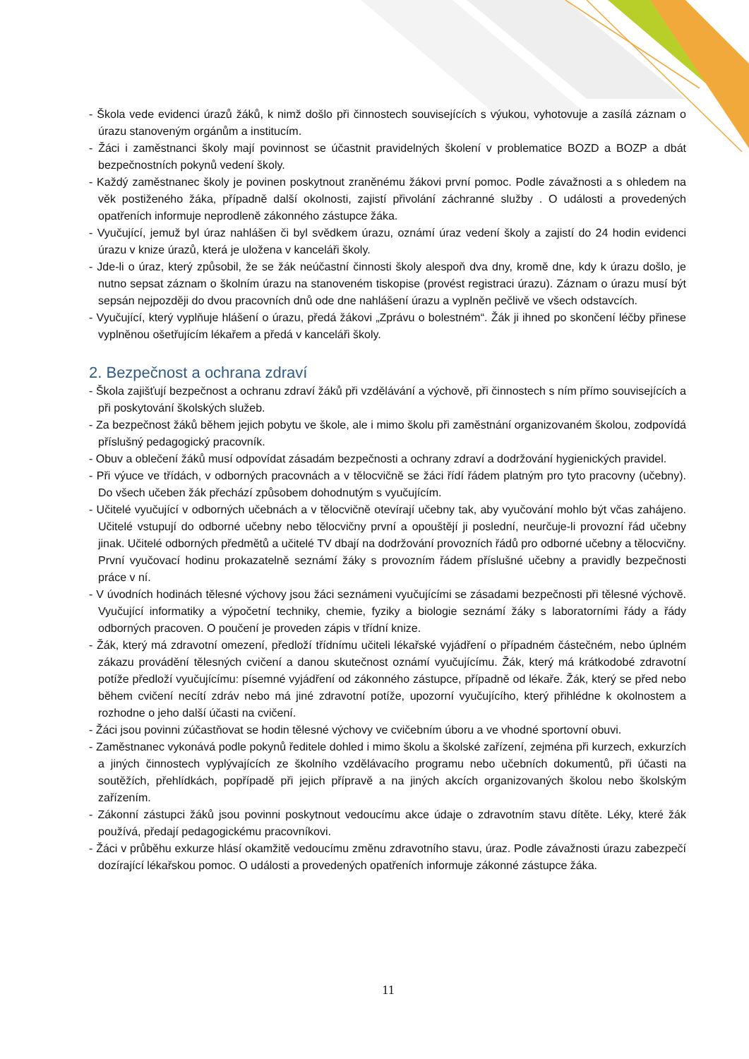- Škola vede evidenci úrazů žáků, k nimž došlo při činnostech souvisejících s výukou, vyhotovuje a zasílá záznam o úrazu stanoveným orgánům a institucím.
- Žáci i zaměstnanci školy mají povinnost se účastnit pravidelných školení v problematice BOZD a BOZP a dbát bezpečnostních pokynů vedení školy.
- Každý zaměstnanec školy je povinen poskytnout zraněnému žákovi první pomoc. Podle závažnosti a s ohledem na věk postiženého žáka, případně další okolnosti, zajistí přivolání záchranné služby . O události a provedených opatřeních informuje neprodleně zákonného zástupce žáka.
- Vyučující, jemuž byl úraz nahlášen či byl svědkem úrazu, oznámí úraz vedení školy a zajistí do 24 hodin evidenci úrazu v knize úrazů, která je uložena v kanceláři školy.
- Jde-li o úraz, který způsobil, že se žák neúčastní činnosti školy alespoň dva dny, kromě dne, kdy k úrazu došlo, je nutno sepsat záznam o školním úrazu na stanoveném tiskopise (provést registraci úrazu). Záznam o úrazu musí být sepsán nejpozději do dvou pracovních dnů ode dne nahlášení úrazu a vyplněn pečlivě ve všech odstavcích.
- Vyučující, který vyplňuje hlášení o úrazu, předá žákovi „Zprávu o bolestném“. Žák ji ihned po skončení léčby přinese vyplněnou ošetřujícím lékařem a předá v kanceláři školy.
2. Bezpečnost a ochrana zdraví
- Škola zajišťují bezpečnost a ochranu zdraví žáků při vzdělávání a výchově, při činnostech s ním přímo souvisejících a při poskytování školských služeb.
- Za bezpečnost žáků během jejich pobytu ve škole, ale i mimo školu při zaměstnání organizovaném školou, zodpovídá příslušný pedagogický pracovník.
- Obuv a oblečení žáků musí odpovídat zásadám bezpečnosti a ochrany zdraví a dodržování hygienických pravidel.
- Při výuce ve třídách, v odborných pracovnách a v tělocvičně se žáci řídí řádem platným pro tyto pracovny (učebny). Do všech učeben žák přechází způsobem dohodnutým s vyučujícím.
- Učitelé vyučující v odborných učebnách a v tělocvičně otevírají učebny tak, aby vyučování mohlo být včas zahájeno. Učitelé vstupují do odborné učebny nebo tělocvičny první a opouštějí ji poslední, neurčuje-li provozní řád učebny jinak. Učitelé odborných předmětů a učitelé TV dbají na dodržování provozních řádů pro odborné učebny a tělocvičny. První vyučovací hodinu prokazatelně seznámí žáky s provozním řádem příslušné učebny a pravidly bezpečnosti práce v ní.
- V úvodních hodinách tělesné výchovy jsou žáci seznámeni vyučujícími se zásadami bezpečnosti při tělesné výchově. Vyučující informatiky a výpočetní techniky, chemie, fyziky a biologie seznámí žáky s laboratorními řády a řády odborných pracoven. O poučení je proveden zápis v třídní knize.
- Žák, který má zdravotní omezení, předloží třídnímu učiteli lékařské vyjádření o případném částečném, nebo úplném zákazu provádění tělesných cvičení a danou skutečnost oznámí vyučujícímu. Žák, který má krátkodobé zdravotní potíže předloží vyučujícímu: písemné vyjádření od zákonného zástupce, případně od lékaře. Žák, který se před nebo během cvičení necítí zdráv nebo má jiné zdravotní potíže, upozorní vyučujícího, který přihlédne k okolnostem a rozhodne o jeho další účasti na cvičení.
- Žáci jsou povinni zúčastňovat se hodin tělesné výchovy ve cvičebním úboru a ve vhodné sportovní obuvi.
- Zaměstnanec vykonává podle pokynů ředitele dohled i mimo školu a školské zařízení, zejména při kurzech, exkurzích a jiných činnostech vyplývajících ze školního vzdělávacího programu nebo učebních dokumentů, při účasti na soutěžích, přehlídkách, popřípadě při jejich přípravě a na jiných akcích organizovaných školou nebo školským zařízením.
- Zákonní zástupci žáků jsou povinni poskytnout vedoucímu akce údaje o zdravotním stavu dítěte. Léky, které žák používá, předají pedagogickému pracovníkovi.
- Žáci v průběhu exkurze hlásí okamžitě vedoucímu změnu zdravotního stavu, úraz. Podle závažnosti úrazu zabezpečí dozírající lékařskou pomoc. O události a provedených opatřeních informuje zákonné zástupce žáka.
11